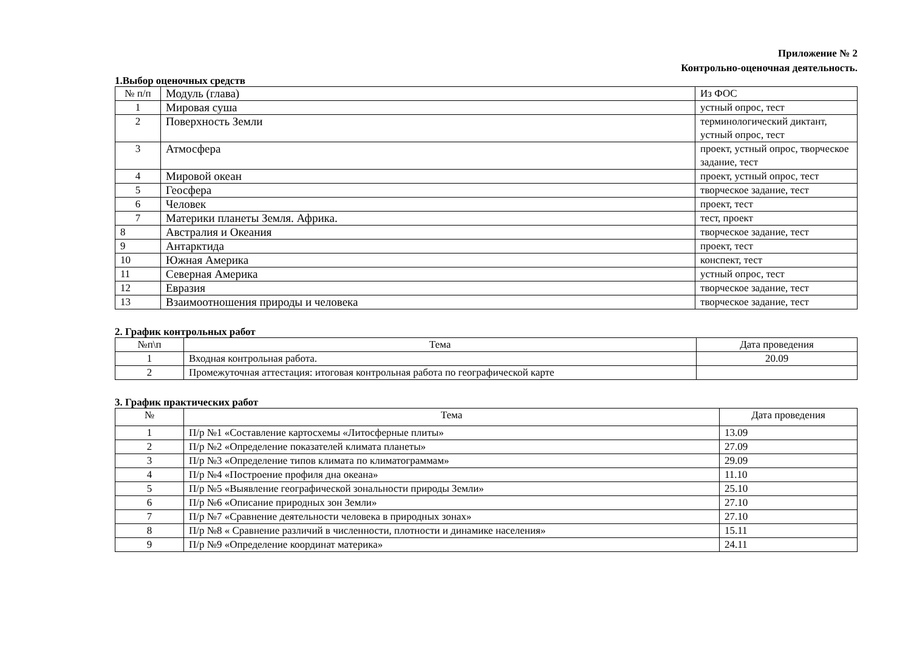Приложение № 2
Контрольно-оценочная деятельность.
1.Выбор оценочных средств
| № п/п | Модуль (глава) | Из ФОС |
| 1 | Мировая суша | устный опрос, тест |
| 2 | Поверхность Земли | терминологический диктант, устный опрос, тест |
| 3 | Атмосфера | проект, устный опрос, творческое задание, тест |
| 4 | Мировой океан | проект, устный опрос, тест |
| 5 | Геосфера | творческое задание, тест |
| 6 | Человек | проект, тест |
| 7 | Материки планеты Земля. Африка. | тест, проект |
| 8 | Австралия и Океания | творческое задание, тест |
| 9 | Антарктида | проект, тест |
| 10 | Южная Америка | конспект, тест |
| 11 | Северная Америка | устный опрос, тест |
| 12 | Евразия | творческое задание, тест |
| 13 | Взаимоотношения природы и человека | творческое задание, тест |
2. График контрольных работ
| №п\п | Тема | Дата проведения |
| 1 | Входная контрольная работа. | 20.09 |
| 2 | Промежуточная аттестация: итоговая контрольная работа по географической карте | |
3. График практических работ
| № | Тема | Дата проведения |
| 1 | П/р №1 «Составление картосхемы «Литосферные плиты» | 13.09 |
| 2 | П/р №2 «Определение показателей климата планеты» | 27.09 |
| 3 | П/р №3 «Определение типов климата по климатограммам» | 29.09 |
| 4 | П/р №4 «Построение профиля дна океана» | 11.10 |
| 5 | П/р №5 «Выявление географической зональности природы Земли» | 25.10 |
| 6 | П/р №6 «Описание природных зон Земли» | 27.10 |
| 7 | П/р №7 «Сравнение деятельности человека в природных зонах» | 27.10 |
| 8 | П/р №8 « Сравнение различий в численности, плотности и динамике населения» | 15.11 |
| 9 | П/р №9 «Определение координат материка» | 24.11 |